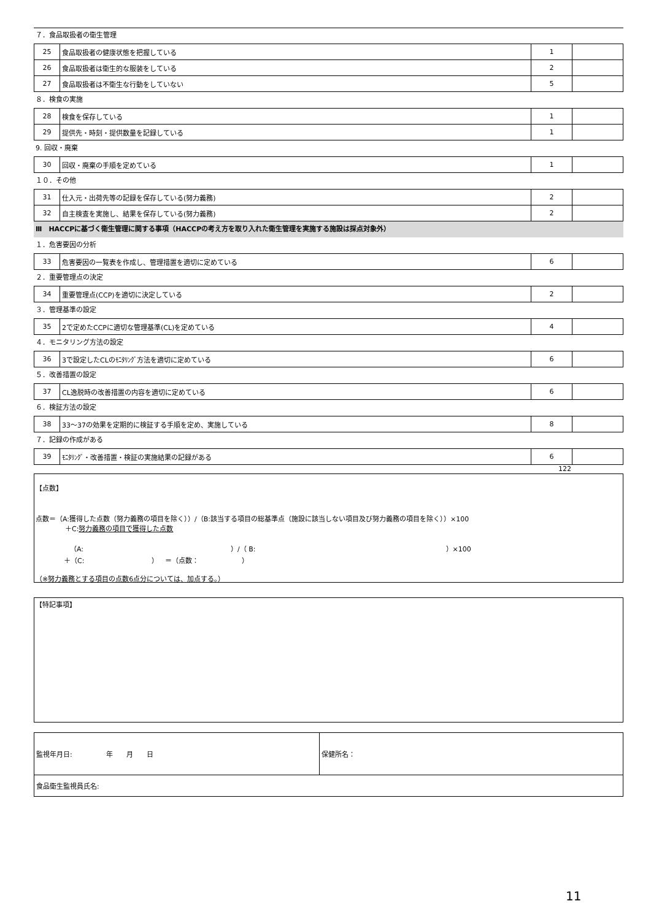７．食品取扱者の衛生管理
| 25 | 食品取扱者の健康状態を把握している | 1 | |
| 26 | 食品取扱者は衛生的な服装をしている | 2 | |
| 27 | 食品取扱者は不衛生な行動をしていない | 5 | |
８．検食の実施
| 28 | 検食を保存している | 1 | |
| 29 | 提供先・時刻・提供数量を記録している | 1 | |
9. 回収・廃棄
| 30 | 回収・廃棄の手順を定めている | 1 | |
１０．その他
| 31 | 仕入元・出荷先等の記録を保存している(努力義務) | 2 | |
| 32 | 自主検査を実施し、結果を保存している(努力義務) | 2 | |
Ⅲ　HACCPに基づく衛生管理に関する事項（HACCPの考え方を取り入れた衛生管理を実施する施設は採点対象外）
１．危害要因の分析
| 33 | 危害要因の一覧表を作成し、管理措置を適切に定めている | 6 | |
２．重要管理点の決定
| 34 | 重要管理点(CCP)を適切に決定している | 2 | |
３．管理基準の設定
| 35 | 2で定めたCCPに適切な管理基準(CL)を定めている | 4 | |
４．モニタリング方法の設定
| 36 | 3で設定したCLのﾓﾆﾀﾘﾝｸﾞ方法を適切に定めている | 6 | |
５．改善措置の設定
| 37 | CL逸脱時の改善措置の内容を適切に定めている | 6 | |
６．検証方法の設定
| 38 | 33～37の効果を定期的に検証する手順を定め、実施している | 8 | |
７．記録の作成がある
| 39 | ﾓﾆﾀﾘﾝｸﾞ・改善措置・検証の実施結果の記録がある | 6 | |
122
【点数】
点数＝（A:獲得した点数（努力義務の項目を除く））/（B:該当する項目の総基準点（施設に該当しない項目及び努力義務の項目を除く））×100
＋C:努力義務の項目で獲得した点数
（A: ）/（ B: ）×100
＋（C: ）　＝（点数： ）
（※努力義務とする項目の点数6点分については、加点する。）
【特記事項】
| 監視年月日: 年 月 日 | 保健所名： |
| 食品衛生監視員氏名: | |
11